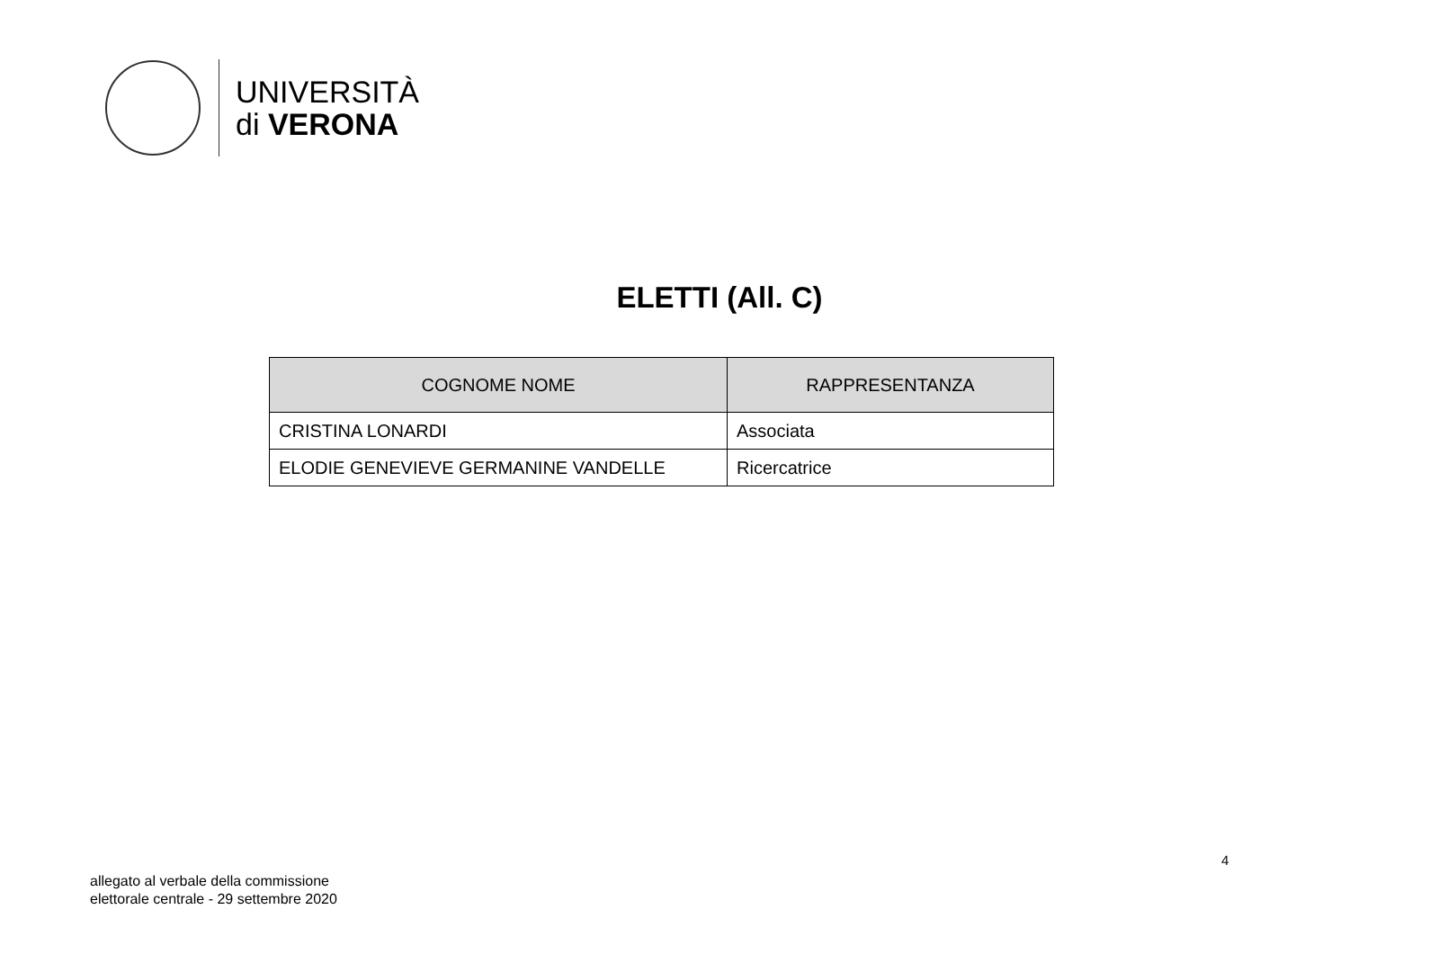UNIVERSITÀ
di VERONA
ELETTI (All. C)
| COGNOME NOME | RAPPRESENTANZA |
| --- | --- |
| CRISTINA LONARDI | Associata |
| ELODIE GENEVIEVE GERMANINE VANDELLE | Ricercatrice |
4
allegato al verbale della commissione
elettorale centrale - 29 settembre 2020